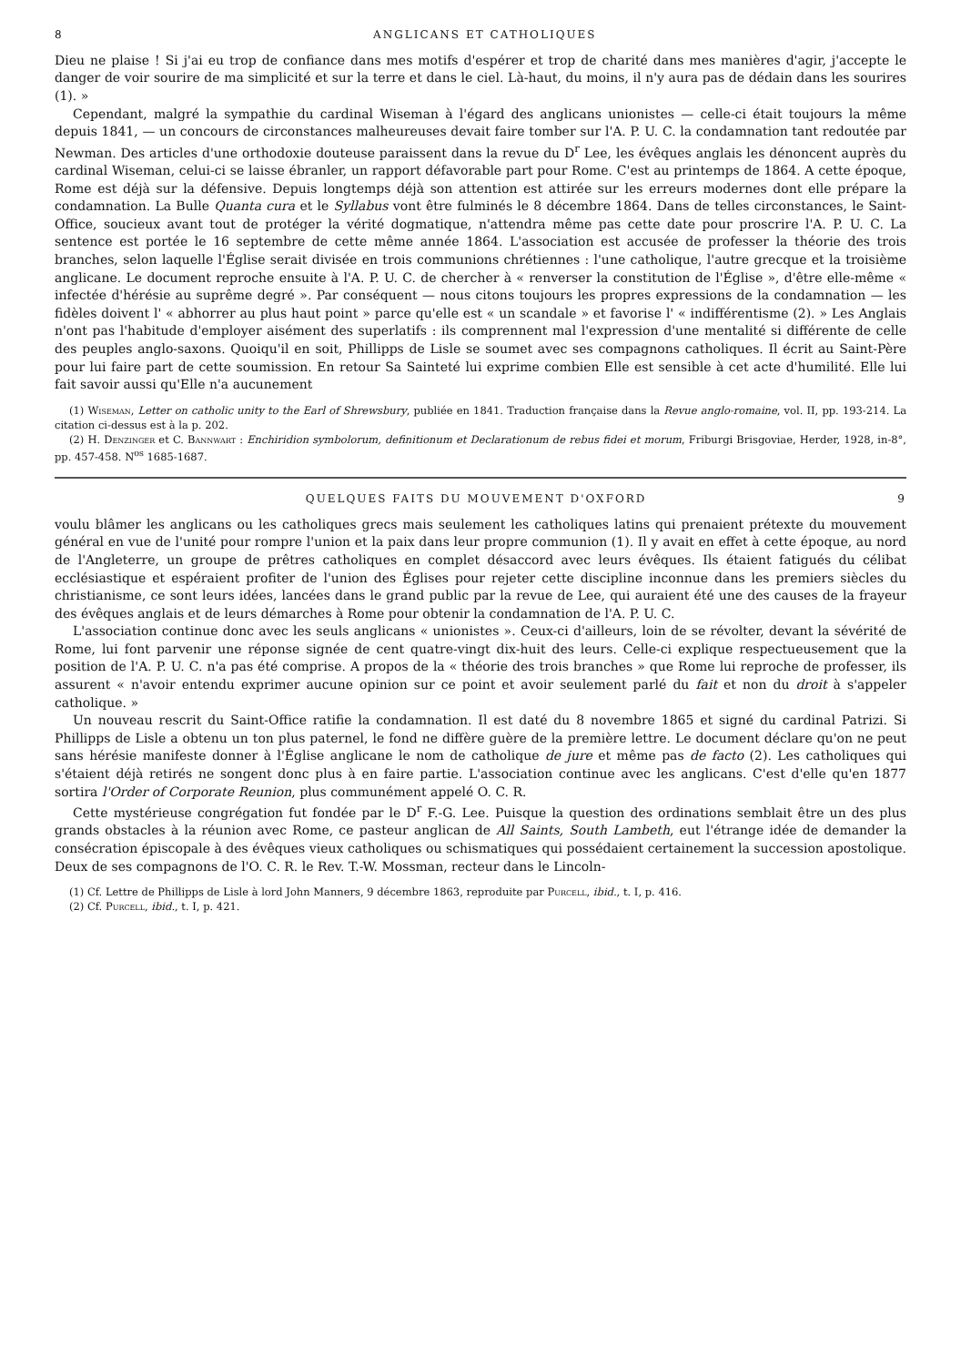8 ANGLICANS ET CATHOLIQUES
Dieu ne plaise ! Si j'ai eu trop de confiance dans mes motifs d'espérer et trop de charité dans mes manières d'agir, j'accepte le danger de voir sourire de ma simplicité et sur la terre et dans le ciel. Là-haut, du moins, il n'y aura pas de dédain dans les sourires (1). »
Cependant, malgré la sympathie du cardinal Wiseman à l'égard des anglicans unionistes — celle-ci était toujours la même depuis 1841, — un concours de circonstances malheureuses devait faire tomber sur l'A. P. U. C. la condamnation tant redoutée par Newman. Des articles d'une orthodoxie douteuse paraissent dans la revue du D<sup>r</sup> Lee, les évêques anglais les dénoncent auprès du cardinal Wiseman, celui-ci se laisse ébranler, un rapport défavorable part pour Rome. C'est au printemps de 1864. A cette époque, Rome est déjà sur la défensive. Depuis longtemps déjà son attention est attirée sur les erreurs modernes dont elle prépare la condamnation. La Bulle Quanta cura et le Syllabus vont être fulminés le 8 décembre 1864. Dans de telles circonstances, le Saint-Office, soucieux avant tout de protéger la vérité dogmatique, n'attendra même pas cette date pour proscrire l'A. P. U. C. La sentence est portée le 16 septembre de cette même année 1864. L'association est accusée de professer la théorie des trois branches, selon laquelle l'Église serait divisée en trois communions chrétiennes : l'une catholique, l'autre grecque et la troisième anglicane. Le document reproche ensuite à l'A. P. U. C. de chercher à « renverser la constitution de l'Église », d'être elle-même « infectée d'hérésie au suprême degré ». Par conséquent — nous citons toujours les propres expressions de la condamnation — les fidèles doivent l' « abhorrer au plus haut point » parce qu'elle est « un scandale » et favorise l' « indifférentisme (2). » Les Anglais n'ont pas l'habitude d'employer aisément des superlatifs : ils comprennent mal l'expression d'une mentalité si différente de celle des peuples anglo-saxons. Quoiqu'il en soit, Phillipps de Lisle se soumet avec ses compagnons catholiques. Il écrit au Saint-Père pour lui faire part de cette soumission. En retour Sa Sainteté lui exprime combien Elle est sensible à cet acte d'humilité. Elle lui fait savoir aussi qu'Elle n'a aucunement
(1) Wiseman, Letter on catholic unity to the Earl of Shrewsbury, publiée en 1841. Traduction française dans la Revue anglo-romaine, vol. II, pp. 193-214. La citation ci-dessus est à la p. 202.
(2) H. Denzinger et C. Bannwart : Enchiridion symbolorum, definitionum et Declarationum de rebus fidei et morum, Friburgi Brisgoviae, Herder, 1928, in-8°, pp. 457-458. N<sup>os</sup> 1685-1687.
QUELQUES FAITS DU MOUVEMENT D'OXFORD 9
voulu blâmer les anglicans ou les catholiques grecs mais seulement les catholiques latins qui prenaient prétexte du mouvement général en vue de l'unité pour rompre l'union et la paix dans leur propre communion (1). Il y avait en effet à cette époque, au nord de l'Angleterre, un groupe de prêtres catholiques en complet désaccord avec leurs évêques. Ils étaient fatigués du célibat ecclésiastique et espéraient profiter de l'union des Églises pour rejeter cette discipline inconnue dans les premiers siècles du christianisme, ce sont leurs idées, lancées dans le grand public par la revue de Lee, qui auraient été une des causes de la frayeur des évêques anglais et de leurs démarches à Rome pour obtenir la condamnation de l'A. P. U. C.
L'association continue donc avec les seuls anglicans « unionistes ». Ceux-ci d'ailleurs, loin de se révolter, devant la sévérité de Rome, lui font parvenir une réponse signée de cent quatre-vingt dix-huit des leurs. Celle-ci explique respectueusement que la position de l'A. P. U. C. n'a pas été comprise. A propos de la « théorie des trois branches » que Rome lui reproche de professer, ils assurent « n'avoir entendu exprimer aucune opinion sur ce point et avoir seulement parlé du fait et non du droit à s'appeler catholique. »
Un nouveau rescrit du Saint-Office ratifie la condamnation. Il est daté du 8 novembre 1865 et signé du cardinal Patrizi. Si Phillipps de Lisle a obtenu un ton plus paternel, le fond ne diffère guère de la première lettre. Le document déclare qu'on ne peut sans hérésie manifeste donner à l'Église anglicane le nom de catholique de jure et même pas de facto (2). Les catholiques qui s'étaient déjà retirés ne songent donc plus à en faire partie. L'association continue avec les anglicans. C'est d'elle qu'en 1877 sortira l'Order of Corporate Reunion, plus communément appelé O. C. R.
Cette mystérieuse congrégation fut fondée par le D<sup>r</sup> F.-G. Lee. Puisque la question des ordinations semblait être un des plus grands obstacles à la réunion avec Rome, ce pasteur anglican de All Saints, South Lambeth, eut l'étrange idée de demander la consécration épiscopale à des évêques vieux catholiques ou schismatiques qui possédaient certainement la succession apostolique. Deux de ses compagnons de l'O. C. R. le Rev. T.-W. Mossman, recteur dans le Lincoln-
(1) Cf. Lettre de Phillipps de Lisle à lord John Manners, 9 décembre 1863, reproduite par Purcell, ibid., t. I, p. 416.
(2) Cf. Purcell, ibid., t. I, p. 421.